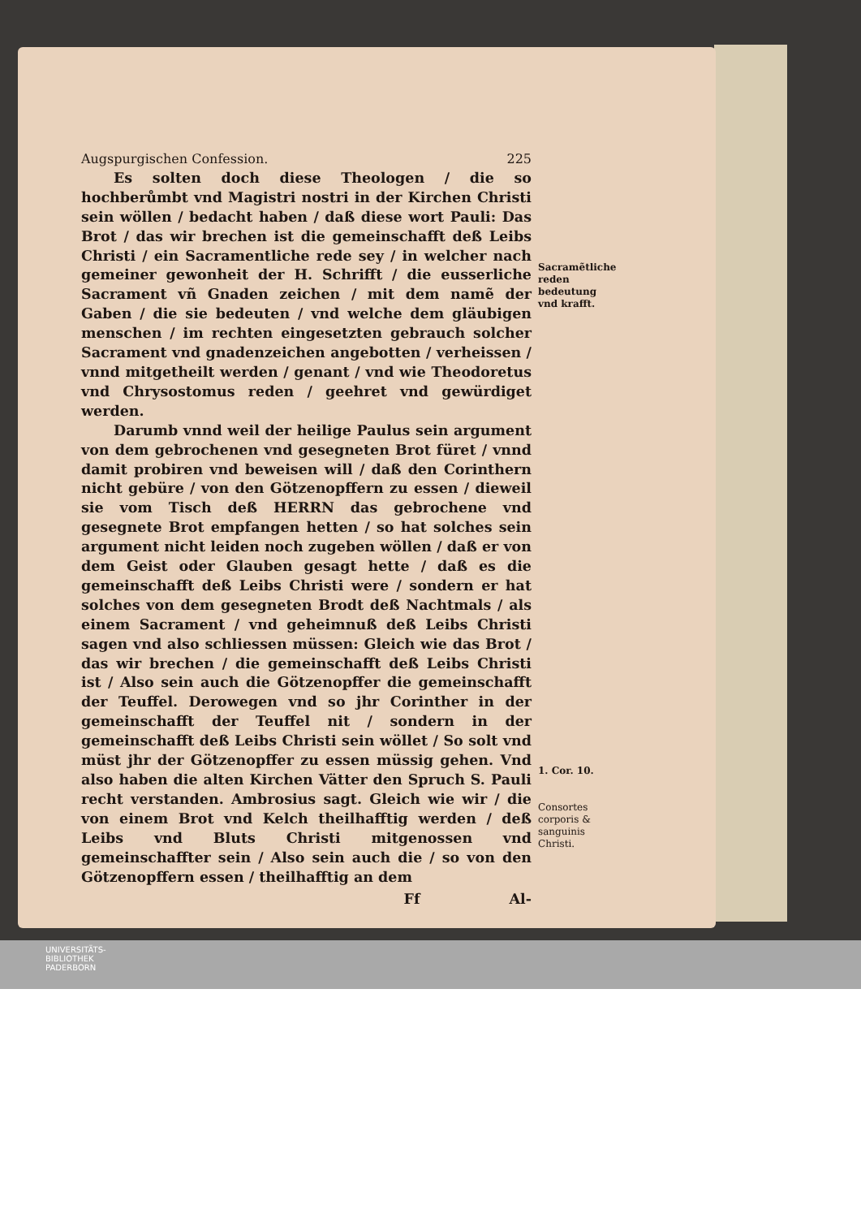Augspurgischen Confession. 225
Es solten doch diese Theologen / die so hochberůmbt vnd Magistri nostri in der Kirchen Christi sein wöllen / bedacht haben / daß diese wort Pauli: Das Brot / das wir brechen ist die gemeinschafft deß Leibs Christi / ein Sacramentliche rede sey / in welcher nach gemeiner gewonheit der H. Schrifft / die eusserliche Sacrament vñ Gnaden zeichen / mit dem namẽ der Gaben / die sie bedeuten / vnd welche dem gläubigen menschen / im rechten eingesetzten gebrauch solcher Sacrament vnd gnadenzeichen angebotten / verheissen / vnnd mitgetheilt werden / genant / vnd wie Theodoretus vnd Chrysostomus reden / geehret vnd gewürdiget werden.
Darumb vnnd weil der heilige Paulus sein argument von dem gebrochenen vnd gesegneten Brot füret / vnnd damit probiren vnd beweisen will / daß den Corinthern nicht gebüre / von den Götzenopffern zu essen / dieweil sie vom Tisch deß HERRN das gebrochene vnd gesegnete Brot empfangen hetten / so hat solches sein argument nicht leiden noch zugeben wöllen / daß er von dem Geist oder Glauben gesagt hette / daß es die gemeinschafft deß Leibs Christi were / sondern er hat solches von dem gesegneten Brodt deß Nachtmals / als einem Sacrament / vnd geheimnuß deß Leibs Christi sagen vnd also schliessen müssen: Gleich wie das Brot / das wir brechen / die gemeinschafft deß Leibs Christi ist / Also sein auch die Götzenopffer die gemeinschafft der Teuffel. Derowegen vnd so jhr Corinther in der gemeinschafft der Teuffel nit / sondern in der gemeinschafft deß Leibs Christi sein wöllet / So solt vnd müst jhr der Götzenopffer zu essen müssig gehen. Vnd also haben die alten Kirchen Vätter den Spruch S. Pauli recht verstanden. Ambrosius sagt. Gleich wie wir / die von einem Brot vnd Kelch theilhafftig werden / deß Leibs vnd Bluts Christi mitgenossen vnd gemeinschaffter sein / Also sein auch die / so von den Götzenopffern essen / theilhafftig an dem
Ff Al-
Sacramẽtliche reden bedeutung vnd krafft.
1. Cor. 10.
Consortes corporis & sanguinis Christi.
UNIVERSITÄTS-
BIBLIOTHEK
PADERBORN